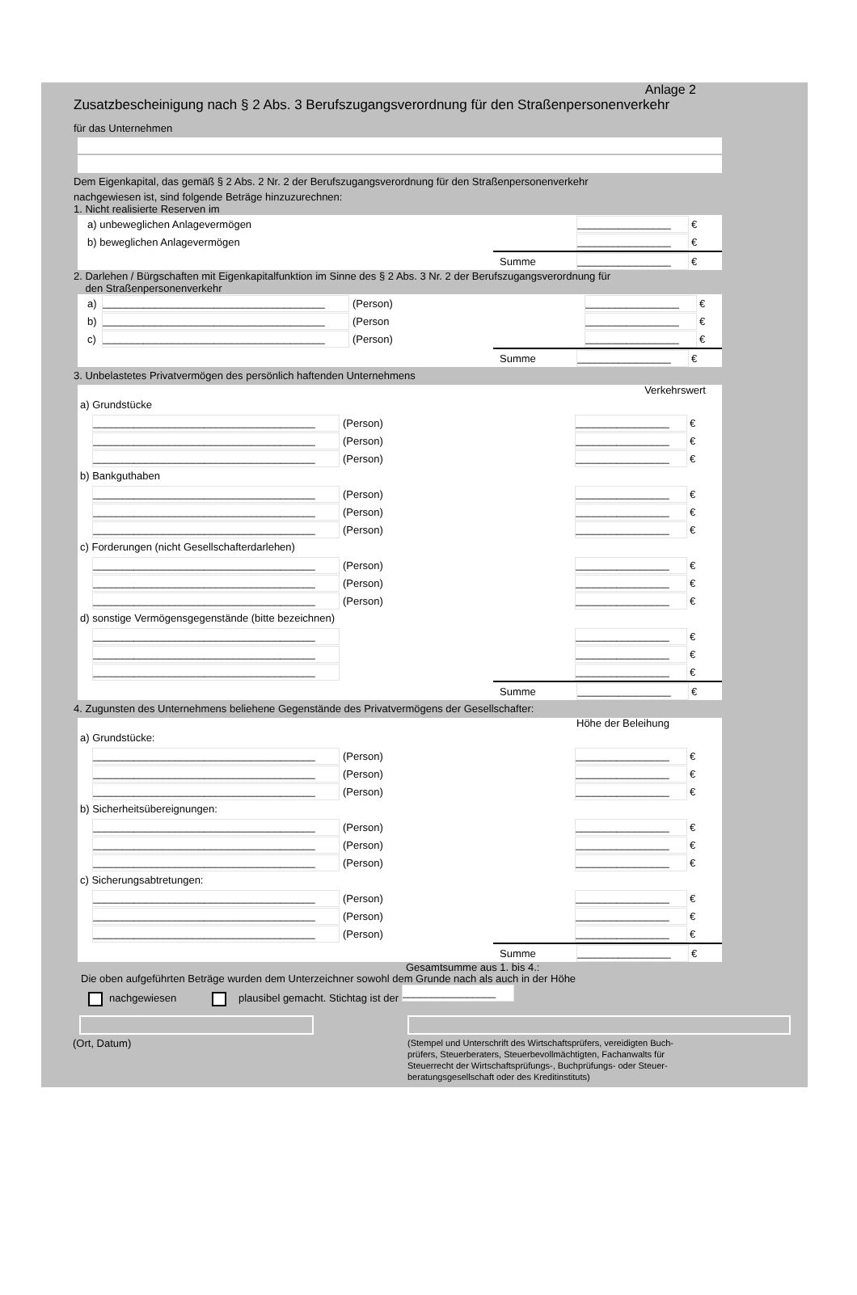Anlage 2
Zusatzbescheinigung nach § 2 Abs. 3 Berufszugangsverordnung für den Straßenpersonenverkehr
für das Unternehmen
Dem Eigenkapital, das gemäß § 2 Abs. 2 Nr. 2 der Berufszugangsverordnung für den Straßenpersonenverkehr
nachgewiesen ist, sind folgende Beträge hinzuzurechnen:
1. Nicht realisierte Reserven im
a) unbeweglichen Anlagevermögen ________________ €
b) beweglichen Anlagevermögen ________________ €
Summe ________________ €
2. Darlehen / Bürgschaften mit Eigenkapitalfunktion im Sinne des § 2 Abs. 3 Nr. 2 der Berufszugangsverordnung für
den Straßenpersonenverkehr
a) ______________________________________ (Person) ________________ €
b) ______________________________________ (Person ________________ €
c) ______________________________________ (Person) ________________ €
Summe ________________ €
3. Unbelastetes Privatvermögen des persönlich haftenden Unternehmens
Verkehrswert
a) Grundstücke
______________________________________ (Person) ________________ €
______________________________________ (Person) ________________ €
______________________________________ (Person) ________________ €
b) Bankguthaben
______________________________________ (Person) ________________ €
______________________________________ (Person) ________________ €
______________________________________ (Person) ________________ €
c) Forderungen (nicht Gesellschafterdarlehen)
______________________________________ (Person) ________________ €
______________________________________ (Person) ________________ €
______________________________________ (Person) ________________ €
d) sonstige Vermögensgegenstände (bitte bezeichnen)
______________________________________ ________________ €
______________________________________ ________________ €
______________________________________ ________________ €
Summe ________________ €
4. Zugunsten des Unternehmens beliehene Gegenstände des Privatvermögens der Gesellschafter:
Höhe der Beleihung
a) Grundstücke:
______________________________________ (Person) ________________ €
______________________________________ (Person) ________________ €
______________________________________ (Person) ________________ €
b) Sicherheitsübereignungen:
______________________________________ (Person) ________________ €
______________________________________ (Person) ________________ €
______________________________________ (Person) ________________ €
c) Sicherungsabtretungen:
______________________________________ (Person) ________________ €
______________________________________ (Person) ________________ €
______________________________________ (Person) ________________ €
Summe ________________ €
Gesamtsumme aus 1. bis 4.:
Die oben aufgeführten Beträge wurden dem Unterzeichner sowohl dem Grunde nach als auch in der Höhe
nachgewiesen plausibel gemacht. Stichtag ist der ________________
(Ort, Datum)
(Stempel und Unterschrift des Wirtschaftsprüfers, vereidigten Buch-
prüfers, Steuerberaters, Steuerbevollmächtigten, Fachanwalts für
Steuerrecht der Wirtschaftsprüfungs-, Buchprüfungs- oder Steuer-
beratungsgesellschaft oder des Kreditinstituts)